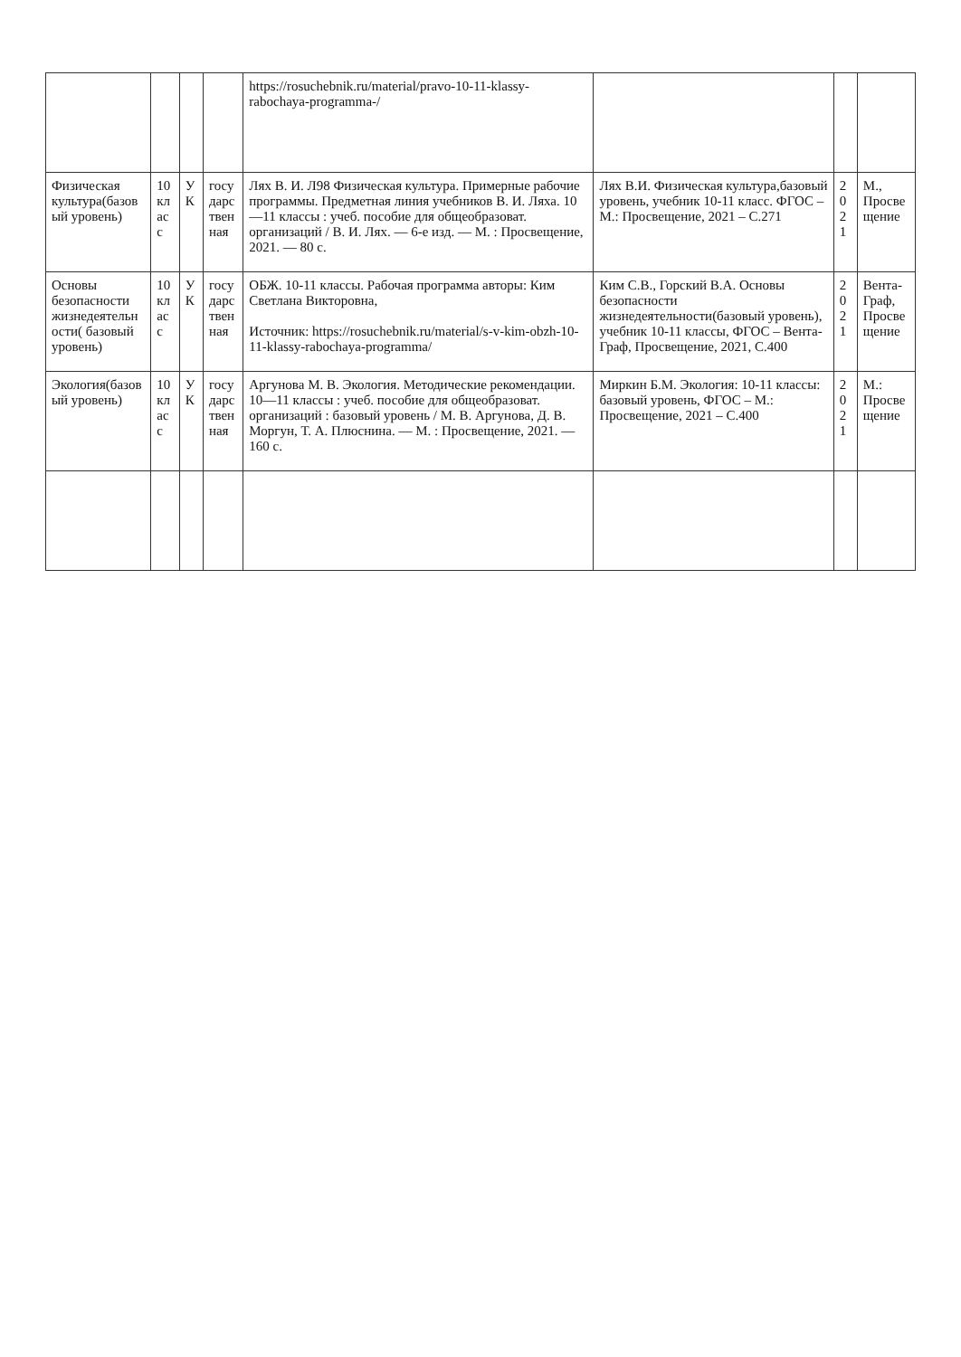| | | | | https://rosuchebnik.ru/material/pravo-10-11-klassy-rabochaya-programma-/ | | | |
| Физическая культура(базовый уровень) | 10 класс | УК | государственная | Лях В. И. Л98 Физическая культура. Примерные рабочие программы. Предметная линия учебников В. И. Ляха. 10—11 классы : учеб. пособие для общеобразоват. организаций / В. И. Лях. — 6-е изд. — М. : Просвещение, 2021. — 80 с. | Лях В.И. Физическая культура,базовый уровень, учебник 10-11 класс. ФГОС – М.: Просвещение, 2021 – С.271 | 2021 | М., Просвещение |
| Основы безопасности жизнедеятельности( базовый уровень) | 10 класс | УК | государственная | ОБЖ. 10-11 классы. Рабочая программа авторы: Ким Светлана Викторовна, Источник: https://rosuchebnik.ru/material/s-v-kim-obzh-10-11-klassy-rabochaya-programma/ | Ким С.В., Горский В.А. Основы безопасности жизнедеятельности(базовый уровень), учебник 10-11 классы, ФГОС – Вента-Граф, Просвещение, 2021, С.400 | 2021 | Вента-Граф, Просвещение |
| Экология(базовый уровень) | 10 класс | УК | государственная | Аргунова М. В. Экология. Методические рекомендации. 10—11 классы : учеб. пособие для общеобразоват. организаций : базовый уровень / М. В. Аргунова, Д. В. Моргун, Т. А. Плюснина. — М. : Просвещение, 2021. — 160 с. | Миркин Б.М. Экология: 10-11 классы: базовый уровень, ФГОС – М.: Просвещение, 2021 – С.400 | 2021 | М.: Просвещение |